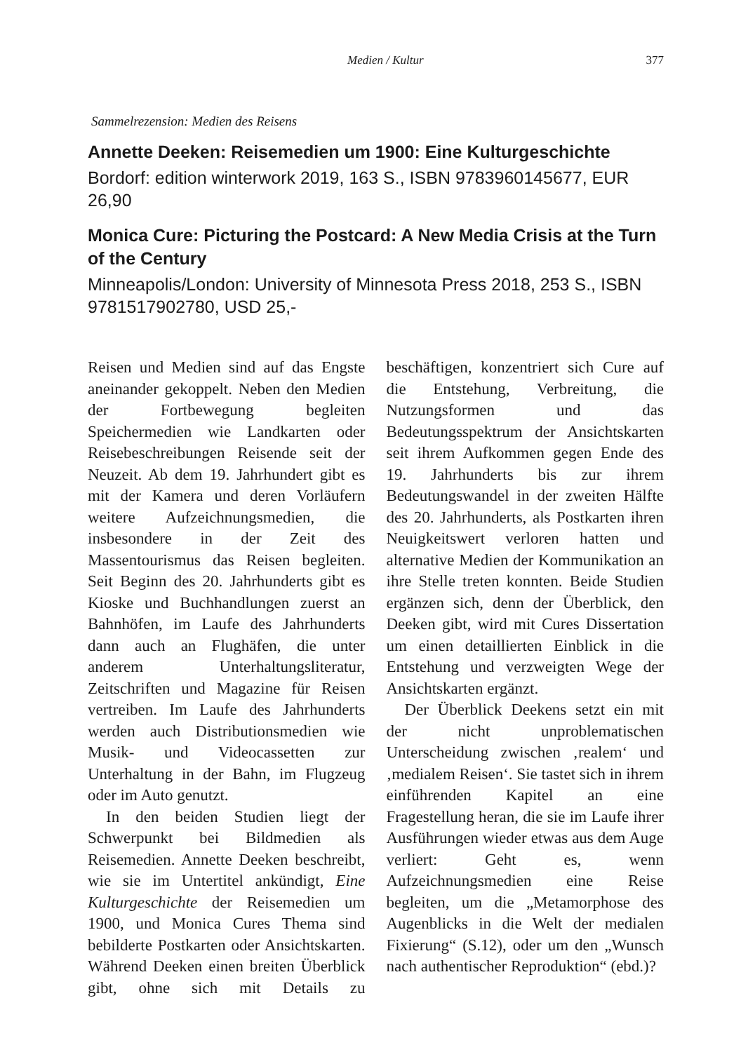Medien / Kultur 377
Sammelrezension: Medien des Reisens
Annette Deeken: Reisemedien um 1900: Eine Kulturgeschichte
Bordorf: edition winterwork 2019, 163 S., ISBN 9783960145677, EUR 26,90
Monica Cure: Picturing the Postcard: A New Media Crisis at the Turn of the Century
Minneapolis/London: University of Minnesota Press 2018, 253 S., ISBN 9781517902780, USD 25,-
Reisen und Medien sind auf das Engste aneinander gekoppelt. Neben den Medien der Fortbewegung begleiten Speichermedien wie Landkarten oder Reisebeschreibungen Reisende seit der Neuzeit. Ab dem 19. Jahrhundert gibt es mit der Kamera und deren Vorläufern weitere Aufzeichnungsmedien, die insbesondere in der Zeit des Massentourismus das Reisen begleiten. Seit Beginn des 20. Jahrhunderts gibt es Kioske und Buchhandlungen zuerst an Bahnhöfen, im Laufe des Jahrhunderts dann auch an Flughäfen, die unter anderem Unterhaltungsliteratur, Zeitschriften und Magazine für Reisen vertreiben. Im Laufe des Jahrhunderts werden auch Distributionsmedien wie Musik- und Videocassetten zur Unterhaltung in der Bahn, im Flugzeug oder im Auto genutzt.
In den beiden Studien liegt der Schwerpunkt bei Bildmedien als Reisemedien. Annette Deeken beschreibt, wie sie im Untertitel ankündigt, Eine Kulturgeschichte der Reisemedien um 1900, und Monica Cures Thema sind bebilderte Postkarten oder Ansichtskarten. Während Deeken einen breiten Überblick gibt, ohne sich mit Details zu beschäftigen, konzentriert sich Cure auf die Entstehung, Verbreitung, die Nutzungsformen und das Bedeutungsspektrum der Ansichtskarten seit ihrem Aufkommen gegen Ende des 19. Jahrhunderts bis zur ihrem Bedeutungswandel in der zweiten Hälfte des 20. Jahrhunderts, als Postkarten ihren Neuigkeitswert verloren hatten und alternative Medien der Kommunikation an ihre Stelle treten konnten. Beide Studien ergänzen sich, denn der Überblick, den Deeken gibt, wird mit Cures Dissertation um einen detaillierten Einblick in die Entstehung und verzweigten Wege der Ansichtskarten ergänzt.
Der Überblick Deekens setzt ein mit der nicht unproblematischen Unterscheidung zwischen ‚realem‘ und ‚medialem Reisen‘. Sie tastet sich in ihrem einführenden Kapitel an eine Fragestellung heran, die sie im Laufe ihrer Ausführungen wieder etwas aus dem Auge verliert: Geht es, wenn Aufzeichnungsmedien eine Reise begleiten, um die „Metamorphose des Augenblicks in die Welt der medialen Fixierung“ (S.12), oder um den „Wunsch nach authentischer Reproduktion“ (ebd.)?